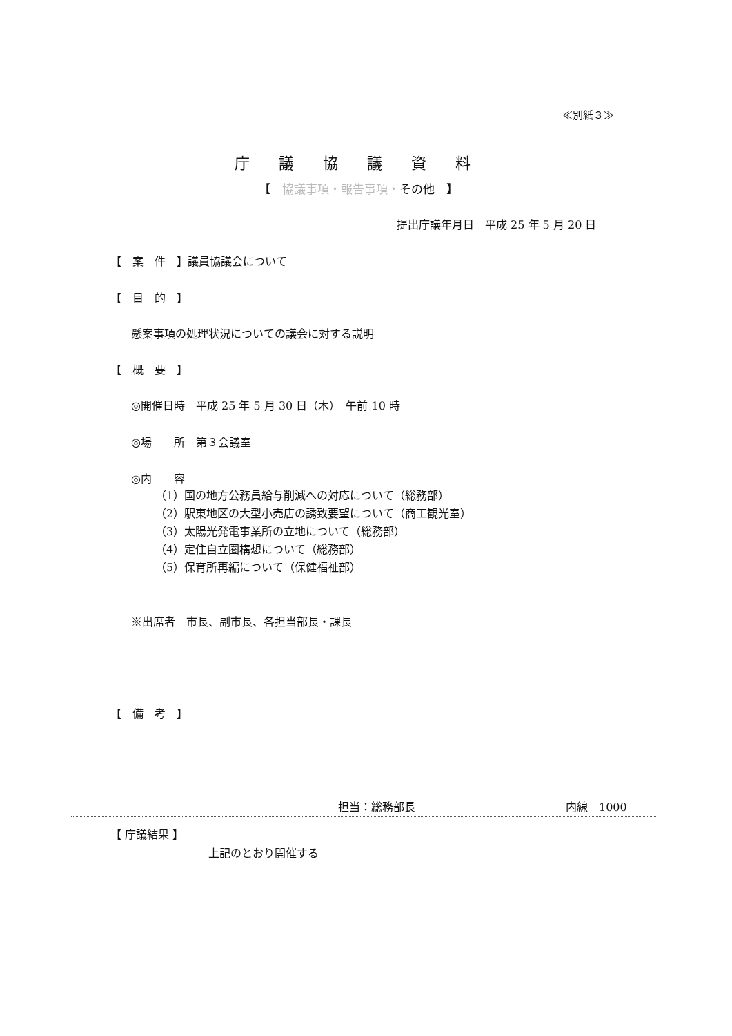≪別紙３≫
庁議協議資料
【　協議事項・報告事項・その他　】
提出庁議年月日　平成 25 年 5 月 20 日
【　案　件　】議員協議会について
【　目　的　】
懸案事項の処理状況についての議会に対する説明
【　概　要　】
◎開催日時　平成 25 年 5 月 30 日（木）　午前 10 時
◎場　　所　第３会議室
◎内　　容
（1）国の地方公務員給与削減への対応について（総務部）
（2）駅東地区の大型小売店の誘致要望について（商工観光室）
（3）太陽光発電事業所の立地について（総務部）
（4）定住自立圏構想について（総務部）
（5）保育所再編について（保健福祉部）
※出席者　市長、副市長、各担当部長・課長
【　備　考　】
担当：総務部長 内線　1000
【 庁議結果 】
上記のとおり開催する